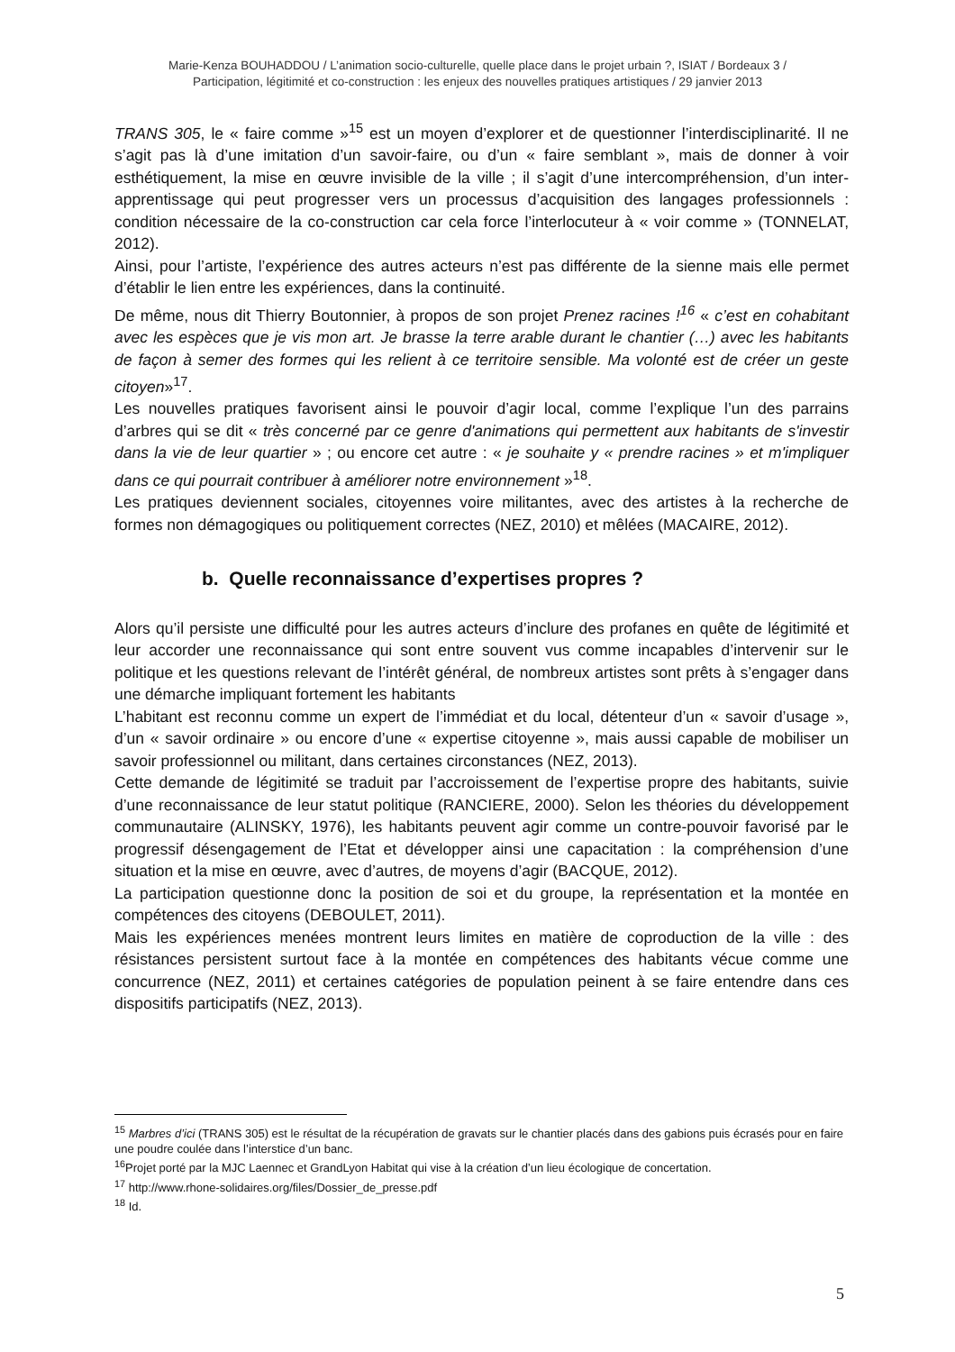Marie-Kenza BOUHADDOU / L’animation socio-culturelle, quelle place dans le projet urbain ?, ISIAT / Bordeaux 3 /
Participation, légitimité et co-construction : les enjeux des nouvelles pratiques artistiques / 29 janvier 2013
TRANS 305, le « faire comme »<sup>15</sup> est un moyen d’explorer et de questionner l’interdisciplinarité. Il ne s’agit pas là d’une imitation d’un savoir-faire, ou d’un « faire semblant », mais de donner à voir esthétiquement, la mise en œuvre invisible de la ville ; il s’agit d’une intercompréhension, d’un inter-apprentissage qui peut progresser vers un processus d’acquisition des langages professionnels : condition nécessaire de la co-construction car cela force l’interlocuteur à « voir comme » (TONNELAT, 2012).
Ainsi, pour l’artiste, l’expérience des autres acteurs n’est pas différente de la sienne mais elle permet d’établir le lien entre les expériences, dans la continuité.
De même, nous dit Thierry Boutonnier, à propos de son projet Prenez racines !<sup>16</sup> « c’est en cohabitant avec les espèces que je vis mon art. Je brasse la terre arable durant le chantier (…) avec les habitants de façon à semer des formes qui les relient à ce territoire sensible. Ma volonté est de créer un geste citoyen»<sup>17</sup>.
Les nouvelles pratiques favorisent ainsi le pouvoir d’agir local, comme l’explique l’un des parrains d’arbres qui se dit « très concerné par ce genre d'animations qui permettent aux habitants de s'investir dans la vie de leur quartier » ; ou encore cet autre : « je souhaite y « prendre racines » et m'impliquer dans ce qui pourrait contribuer à améliorer notre environnement »<sup>18</sup>.
Les pratiques deviennent sociales, citoyennes voire militantes, avec des artistes à la recherche de formes non démagogiques ou politiquement correctes (NEZ, 2010) et mêlées (MACAIRE, 2012).
b. Quelle reconnaissance d’expertises propres ?
Alors qu’il persiste une difficulté pour les autres acteurs d’inclure des profanes en quête de légitimité et leur accorder une reconnaissance qui sont entre souvent vus comme incapables d’intervenir sur le politique et les questions relevant de l’intérêt général, de nombreux artistes sont prêts à s’engager dans une démarche impliquant fortement les habitants
L’habitant est reconnu comme un expert de l’immédiat et du local, détenteur d’un « savoir d’usage », d’un « savoir ordinaire » ou encore d’une « expertise citoyenne », mais aussi capable de mobiliser un savoir professionnel ou militant, dans certaines circonstances (NEZ, 2013).
Cette demande de légitimité se traduit par l’accroissement de l’expertise propre des habitants, suivie d’une reconnaissance de leur statut politique (RANCIERE, 2000). Selon les théories du développement communautaire (ALINSKY, 1976), les habitants peuvent agir comme un contre-pouvoir favorisé par le progressif désengagement de l’Etat et développer ainsi une capacitation : la compréhension d’une situation et la mise en œuvre, avec d’autres, de moyens d’agir (BACQUE, 2012).
La participation questionne donc la position de soi et du groupe, la représentation et la montée en compétences des citoyens (DEBOULET, 2011).
Mais les expériences menées montrent leurs limites en matière de coproduction de la ville : des résistances persistent surtout face à la montée en compétences des habitants vécue comme une concurrence (NEZ, 2011) et certaines catégories de population peinent à se faire entendre dans ces dispositifs participatifs (NEZ, 2013).
<sup>15</sup> Marbres d’ici (TRANS 305) est le résultat de la récupération de gravats sur le chantier placés dans des gabions puis écrasés pour en faire une poudre coulée dans l’interstice d’un banc.
<sup>16</sup> Projet porté par la MJC Laennec et GrandLyon Habitat qui vise à la création d’un lieu écologique de concertation.
<sup>17</sup> http://www.rhone-solidaires.org/files/Dossier_de_presse.pdf
<sup>18</sup> Id.
5